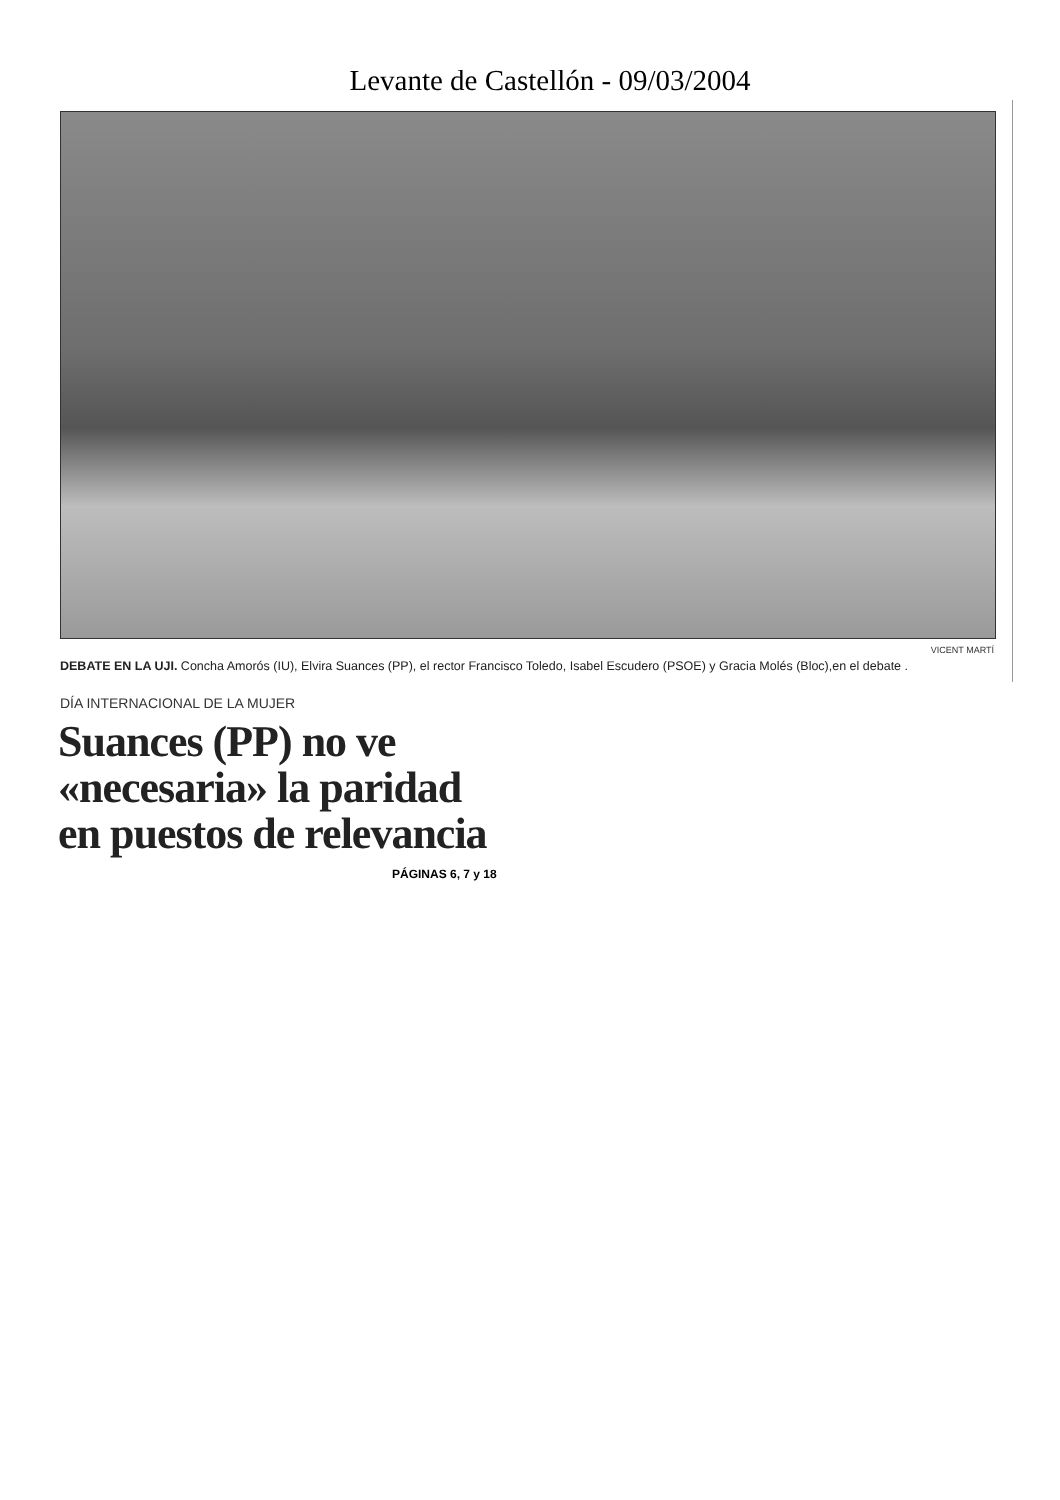Levante de Castellón - 09/03/2004
VICENT MARTÍ
DEBATE EN LA UJI. Concha Amorós (IU), Elvira Suances (PP), el rector Francisco Toledo, Isabel Escudero (PSOE) y Gracia Molés (Bloc),en el debate .
DÍA INTERNACIONAL DE LA MUJER
Suances (PP) no ve
«necesaria» la paridad
en puestos de relevancia
PÁGINAS 6, 7 y 18